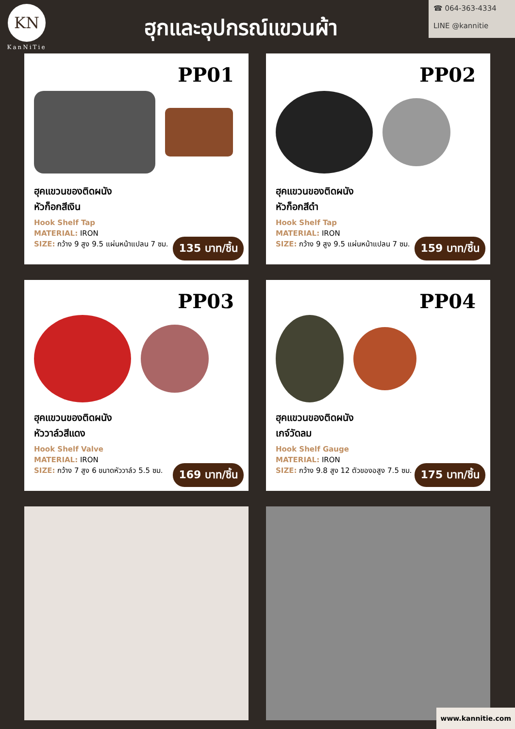KN
KanNiTie
ฮุกและอุปกรณ์แขวนผ้า
☎ 064-363-4334
LINE @kannitie
PP01
ฮุคแขวนของติดผนัง
หัวก็อกสีเงิน
Hook Shelf Tap
MATERIAL: IRON
SIZE: กว้าง 9 สูง 9.5 แผ่นหน้าแปลน 7 ซม.
135 บาท/ชิ้น
PP02
ฮุคแขวนของติดผนัง
หัวก็อกสีดำ
Hook Shelf Tap
MATERIAL: IRON
SIZE: กว้าง 9 สูง 9.5 แผ่นหน้าแปลน 7 ซม.
159 บาท/ชิ้น
PP03
ฮุคแขวนของติดผนัง
หัววาล์วสีแดง
Hook Shelf Valve
MATERIAL: IRON
SIZE: กว้าง 7 สูง 6 ขนาดหัววาล์ว 5.5 ซม.
169 บาท/ชิ้น
PP04
ฮุคแขวนของติดผนัง
เกจ์วัดลม
Hook Shelf Gauge
MATERIAL: IRON
SIZE: กว้าง 9.8 สูง 12 ตัวของอสูง 7.5 ซม.
175 บาท/ชิ้น
www.kannitie.com